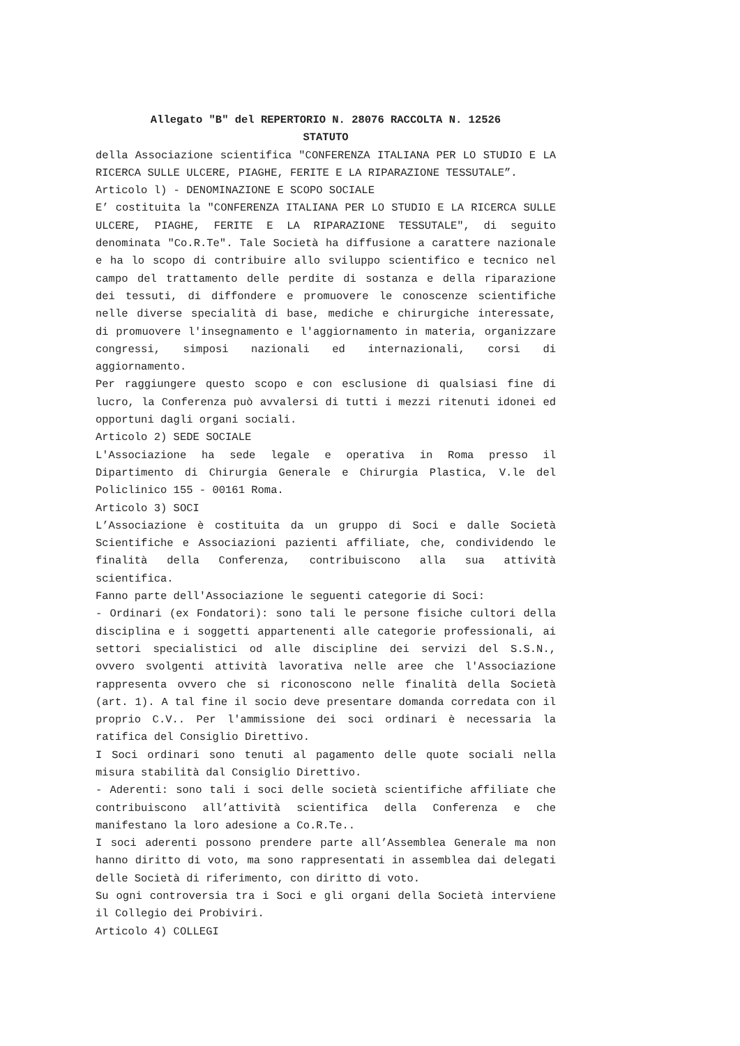Allegato "B" del REPERTORIO N. 28076 RACCOLTA N. 12526
STATUTO
della Associazione scientifica "CONFERENZA ITALIANA PER LO STUDIO E LA RICERCA SULLE ULCERE, PIAGHE, FERITE E LA RIPARAZIONE TESSUTALE”.
Articolo l) - DENOMINAZIONE E SCOPO SOCIALE
E’ costituita la "CONFERENZA ITALIANA PER LO STUDIO E LA RICERCA SULLE ULCERE, PIAGHE, FERITE E LA RIPARAZIONE TESSUTALE", di seguito denominata "Co.R.Te". Tale Società ha diffusione a carattere nazionale e ha lo scopo di contribuire allo sviluppo scientifico e tecnico nel campo del trattamento delle perdite di sostanza e della riparazione dei tessuti, di diffondere e promuovere le conoscenze scientifiche nelle diverse specialità di base, mediche e chirurgiche interessate, di promuovere l'insegnamento e l'aggiornamento in materia, organizzare congressi, simposi nazionali ed internazionali, corsi di aggiornamento.
Per raggiungere questo scopo e con esclusione di qualsiasi fine di lucro, la Conferenza può avvalersi di tutti i mezzi ritenuti idonei ed opportuni dagli organi sociali.
Articolo 2) SEDE SOCIALE
L'Associazione ha sede legale e operativa in Roma presso il Dipartimento di Chirurgia Generale e Chirurgia Plastica, V.le del Policlinico 155 - 00161 Roma.
Articolo 3) SOCI
L’Associazione è costituita da un gruppo di Soci e dalle Società Scientifiche e Associazioni pazienti affiliate, che, condividendo le finalità della Conferenza, contribuiscono alla sua attività scientifica.
Fanno parte dell'Associazione le seguenti categorie di Soci:
- Ordinari (ex Fondatori): sono tali le persone fisiche cultori della disciplina e i soggetti appartenenti alle categorie professionali, ai settori specialistici od alle discipline dei servizi del S.S.N., ovvero svolgenti attività lavorativa nelle aree che l'Associazione rappresenta ovvero che si riconoscono nelle finalità della Società (art. 1). A tal fine il socio deve presentare domanda corredata con il proprio C.V.. Per l'ammissione dei soci ordinari è necessaria la ratifica del Consiglio Direttivo.
I Soci ordinari sono tenuti al pagamento delle quote sociali nella misura stabilità dal Consiglio Direttivo.
- Aderenti: sono tali i soci delle società scientifiche affiliate che contribuiscono all’attività scientifica della Conferenza e che manifestano la loro adesione a Co.R.Te..
I soci aderenti possono prendere parte all’Assemblea Generale ma non hanno diritto di voto, ma sono rappresentati in assemblea dai delegati delle Società di riferimento, con diritto di voto.
Su ogni controversia tra i Soci e gli organi della Società interviene il Collegio dei Probiviri.
Articolo 4) COLLEGI